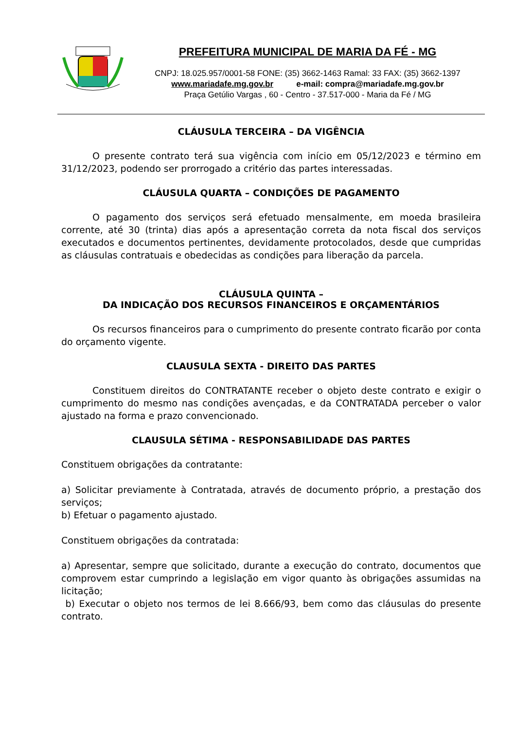PREFEITURA MUNICIPAL DE MARIA DA FÉ - MG
CNPJ: 18.025.957/0001-58 FONE: (35) 3662-1463 Ramal: 33 FAX: (35) 3662-1397
www.mariadafe.mg.gov.br e-mail: compra@mariadafe.mg.gov.br
Praça Getúlio Vargas , 60 - Centro - 37.517-000 - Maria da Fé / MG
CLÁUSULA TERCEIRA – DA VIGÊNCIA
O presente contrato terá sua vigência com início em 05/12/2023 e término em 31/12/2023, podendo ser prorrogado a critério das partes interessadas.
CLÁUSULA QUARTA – CONDIÇÕES DE PAGAMENTO
O pagamento dos serviços será efetuado mensalmente, em moeda brasileira corrente, até 30 (trinta) dias após a apresentação correta da nota fiscal dos serviços executados e documentos pertinentes, devidamente protocolados, desde que cumpridas as cláusulas contratuais e obedecidas as condições para liberação da parcela.
CLÁUSULA QUINTA –
DA INDICAÇÃO DOS RECURSOS FINANCEIROS E ORÇAMENTÁRIOS
Os recursos financeiros para o cumprimento do presente contrato ficarão por conta do orçamento vigente.
CLAUSULA SEXTA - DIREITO DAS PARTES
Constituem direitos do CONTRATANTE receber o objeto deste contrato e exigir o cumprimento do mesmo nas condições avençadas, e da CONTRATADA perceber o valor ajustado na forma e prazo convencionado.
CLAUSULA SÉTIMA - RESPONSABILIDADE DAS PARTES
Constituem obrigações da contratante:
a) Solicitar previamente à Contratada, através de documento próprio, a prestação dos serviços;
b) Efetuar o pagamento ajustado.
Constituem obrigações da contratada:
a) Apresentar, sempre que solicitado, durante a execução do contrato, documentos que comprovem estar cumprindo a legislação em vigor quanto às obrigações assumidas na licitação;
b) Executar o objeto nos termos de lei 8.666/93, bem como das cláusulas do presente contrato.